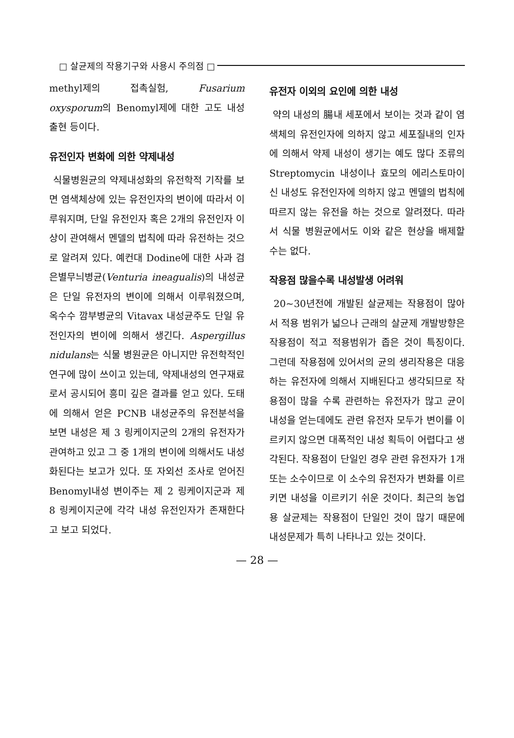□ 살균제의 작용기구와 사용시 주의점 □
methyl제의 접촉실험, Fusarium oxysporum의 Benomyl제에 대한 고도 내성출현 등이다.
유전인자 변화에 의한 약제내성
식물병원균의 약제내성화의 유전학적 기작를 보면 염색체상에 있는 유전인자의 변이에 따라서 이루워지며, 단일 유전인자 혹은 2개의 유전인자 이상이 관여해서 멘델의 법칙에 따라 유전하는 것으로 알려져 있다. 예컨대 Dodine에 대한 사과 검은별무늬병균(Venturia ineagualis)의 내성균은 단일 유전자의 변이에 의해서 이루워졌으며, 옥수수 깜부병균의 Vitavax 내성균주도 단일 유전인자의 변이에 의해서 생긴다. Aspergillus nidulans는 식물 병원균은 아니지만 유전학적인 연구에 많이 쓰이고 있는데, 약제내성의 연구재료로서 공시되어 흥미 깊은 결과를 얻고 있다. 도태에 의해서 얻은 PCNB 내성균주의 유전분석을 보면 내성은 제 3 링케이지군의 2개의 유전자가 관여하고 있고 그 중 1개의 변이에 의해서도 내성화된다는 보고가 있다. 또 자외선 조사로 얻어진 Benomyl내성 변이주는 제 2 링케이지군과 제 8 링케이지군에 각각 내성 유전인자가 존재한다고 보고 되었다.
유전자 이외의 요인에 의한 내성
약의 내성의 腸내 세포에서 보이는 것과 같이 염색체의 유전인자에 의하지 않고 세포질내의 인자에 의해서 약제 내성이 생기는 예도 많다 조류의 Streptomycin 내성이나 효모의 에리스토마이신 내성도 유전인자에 의하지 않고 멘델의 법칙에 따르지 않는 유전을 하는 것으로 알려졌다. 따라서 식물 병원균에서도 이와 같은 현상을 배제할 수는 없다.
작용점 많을수록 내성발생 어려워
20~30년전에 개발된 살균제는 작용점이 많아서 적용 범위가 넓으나 근래의 살균제 개발방향은 작용점이 적고 적용범위가 좁은 것이 특징이다. 그런데 작용점에 있어서의 균의 생리작용은 대응하는 유전자에 의해서 지배된다고 생각되므로 작용점이 많을 수록 관련하는 유전자가 많고 균이 내성을 얻는데에도 관련 유전자 모두가 변이를 이르키지 않으면 대폭적인 내성 획득이 어렵다고 생각된다. 작용점이 단일인 경우 관련 유전자가 1개 또는 소수이므로 이 소수의 유전자가 변화를 이르키면 내성을 이르키기 쉬운 것이다. 최근의 농업용 살균제는 작용점이 단일인 것이 많기 때문에 내성문제가 특히 나타나고 있는 것이다.
— 28 —